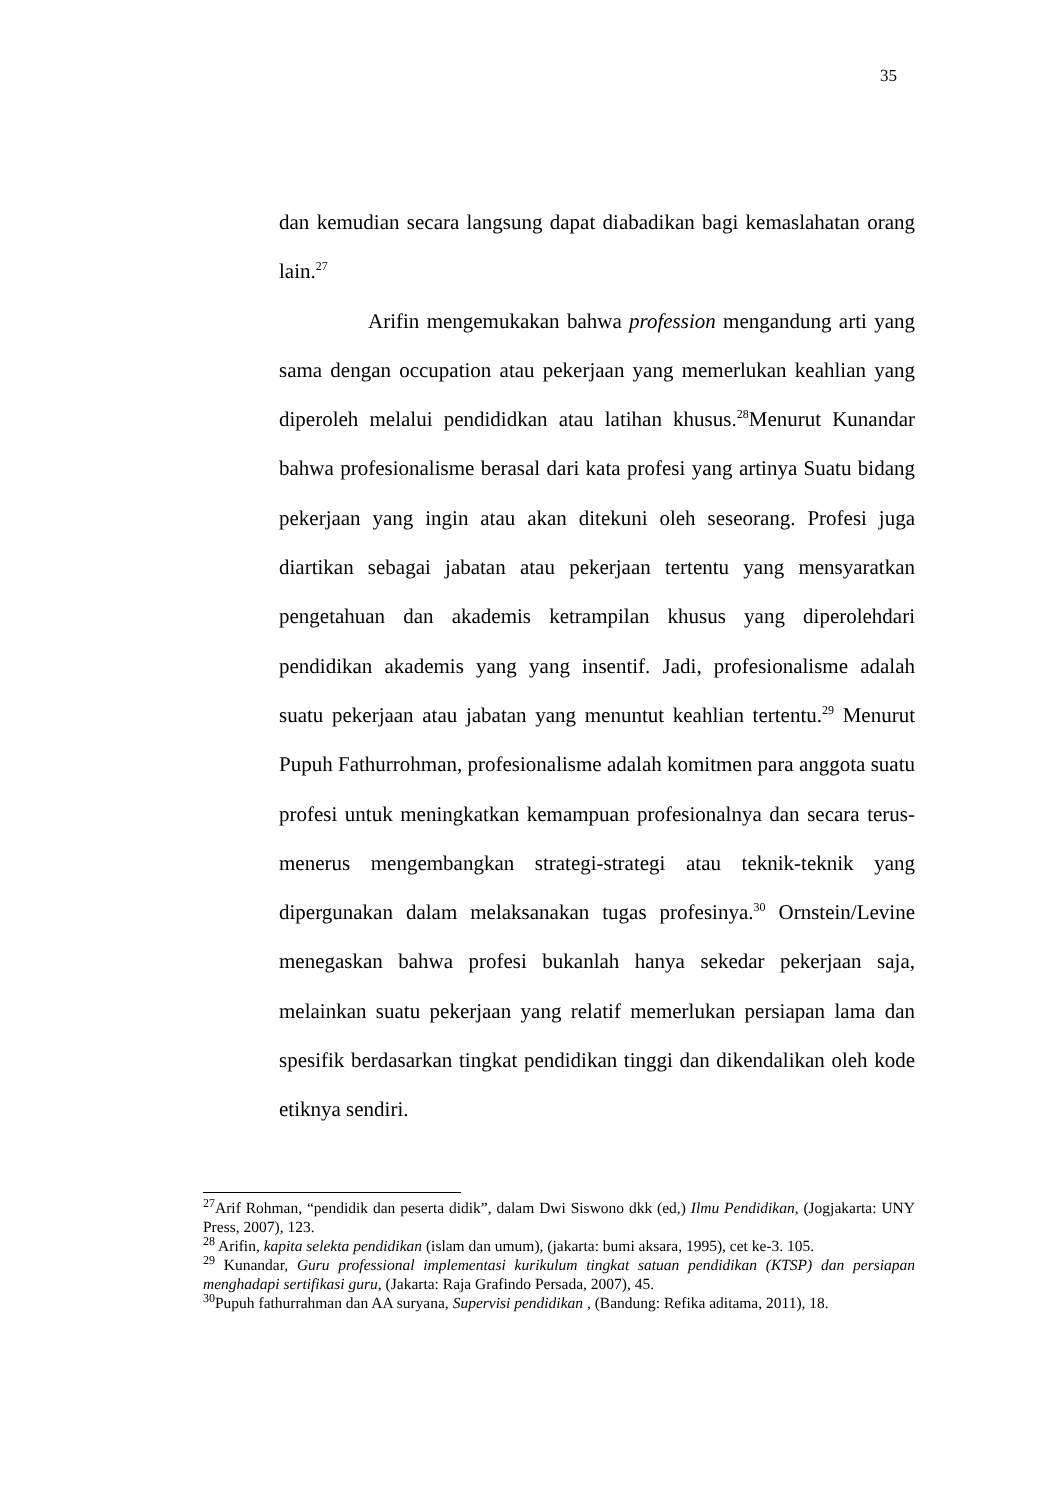35
dan kemudian secara langsung dapat diabadikan bagi kemaslahatan orang lain.<sup>27</sup>
Arifin mengemukakan bahwa profession mengandung arti yang sama dengan occupation atau pekerjaan yang memerlukan keahlian yang diperoleh melalui pendididkan atau latihan khusus.<sup>28</sup>Menurut Kunandar bahwa profesionalisme berasal dari kata profesi yang artinya Suatu bidang pekerjaan yang ingin atau akan ditekuni oleh seseorang. Profesi juga diartikan sebagai jabatan atau pekerjaan tertentu yang mensyaratkan pengetahuan dan akademis ketrampilan khusus yang diperolehdari pendidikan akademis yang yang insentif. Jadi, profesionalisme adalah suatu pekerjaan atau jabatan yang menuntut keahlian tertentu.<sup>29</sup> Menurut Pupuh Fathurrohman, profesionalisme adalah komitmen para anggota suatu profesi untuk meningkatkan kemampuan profesionalnya dan secara terus-menerus mengembangkan strategi-strategi atau teknik-teknik yang dipergunakan dalam melaksanakan tugas profesinya.<sup>30</sup> Ornstein/Levine menegaskan bahwa profesi bukanlah hanya sekedar pekerjaan saja, melainkan suatu pekerjaan yang relatif memerlukan persiapan lama dan spesifik berdasarkan tingkat pendidikan tinggi dan dikendalikan oleh kode etiknya sendiri.
<sup>27</sup> Arif Rohman, “pendidik dan peserta didik”, dalam Dwi Siswono dkk (ed,) Ilmu Pendidikan, (Jogjakarta: UNY Press, 2007), 123.
<sup>28</sup> Arifin, kapita selekta pendidikan (islam dan umum), (jakarta: bumi aksara, 1995), cet ke-3. 105.
<sup>29</sup> Kunandar, Guru professional implementasi kurikulum tingkat satuan pendidikan (KTSP) dan persiapan menghadapi sertifikasi guru, (Jakarta: Raja Grafindo Persada, 2007), 45.
<sup>30</sup> Pupuh fathurrahman dan AA suryana, Supervisi pendidikan , (Bandung: Refika aditama, 2011), 18.